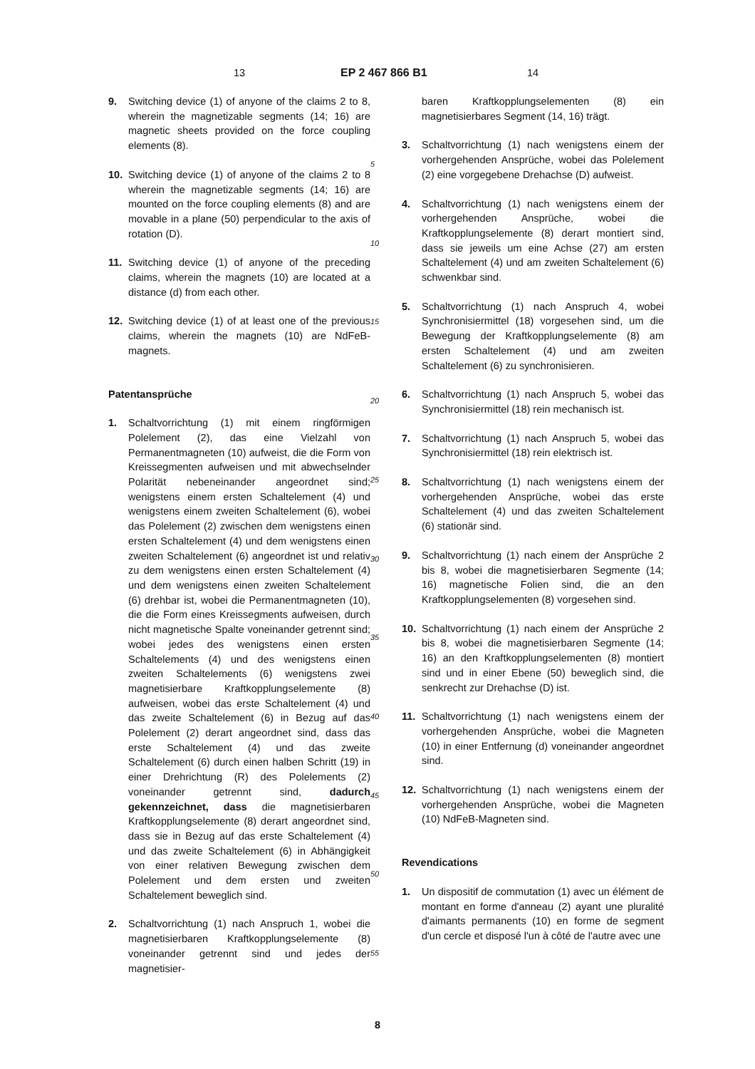13 EP 2 467 866 B1 14
9. Switching device (1) of anyone of the claims 2 to 8, wherein the magnetizable segments (14; 16) are magnetic sheets provided on the force coupling elements (8).
10. Switching device (1) of anyone of the claims 2 to 8 wherein the magnetizable segments (14; 16) are mounted on the force coupling elements (8) and are movable in a plane (50) perpendicular to the axis of rotation (D).
11. Switching device (1) of anyone of the preceding claims, wherein the magnets (10) are located at a distance (d) from each other.
12. Switching device (1) of at least one of the previous claims, wherein the magnets (10) are NdFeB-magnets.
Patentansprüche
1. Schaltvorrichtung (1) mit einem ringförmigen Polelement (2), das eine Vielzahl von Permanentmagneten (10) aufweist, die die Form von Kreissegmenten aufweisen und mit abwechselnder Polarität nebeneinander angeordnet sind; wenigstens einem ersten Schaltelement (4) und wenigstens einem zweiten Schaltelement (6), wobei das Polelement (2) zwischen dem wenigstens einen ersten Schaltelement (4) und dem wenigstens einen zweiten Schaltelement (6) angeordnet ist und relativ zu dem wenigstens einen ersten Schaltelement (4) und dem wenigstens einen zweiten Schaltelement (6) drehbar ist, wobei die Permanentmagneten (10), die die Form eines Kreissegments aufweisen, durch nicht magnetische Spalte voneinander getrennt sind; wobei jedes des wenigstens einen ersten Schaltelements (4) und des wenigstens einen zweiten Schaltelements (6) wenigstens zwei magnetisierbare Kraftkopplungselemente (8) aufweisen, wobei das erste Schaltelement (4) und das zweite Schaltelement (6) in Bezug auf das Polelement (2) derart angeordnet sind, dass das erste Schaltelement (4) und das zweite Schaltelement (6) durch einen halben Schritt (19) in einer Drehrichtung (R) des Polelements (2) voneinander getrennt sind, dadurch gekennzeichnet, dass die magnetisierbaren Kraftkopplungselemente (8) derart angeordnet sind, dass sie in Bezug auf das erste Schaltelement (4) und das zweite Schaltelement (6) in Abhängigkeit von einer relativen Bewegung zwischen dem Polelement und dem ersten und zweiten Schaltelement beweglich sind.
2. Schaltvorrichtung (1) nach Anspruch 1, wobei die magnetisierbaren Kraftkopplungselemente (8) voneinander getrennt sind und jedes der magnetisier-
5
10
15
20
25
30
35
40
45
50
55
baren Kraftkopplungselementen (8) ein magnetisierbares Segment (14, 16) trägt.
3. Schaltvorrichtung (1) nach wenigstens einem der vorhergehenden Ansprüche, wobei das Polelement (2) eine vorgegebene Drehachse (D) aufweist.
4. Schaltvorrichtung (1) nach wenigstens einem der vorhergehenden Ansprüche, wobei die Kraftkopplungselemente (8) derart montiert sind, dass sie jeweils um eine Achse (27) am ersten Schaltelement (4) und am zweiten Schaltelement (6) schwenkbar sind.
5. Schaltvorrichtung (1) nach Anspruch 4, wobei Synchronisiermittel (18) vorgesehen sind, um die Bewegung der Kraftkopplungselemente (8) am ersten Schaltelement (4) und am zweiten Schaltelement (6) zu synchronisieren.
6. Schaltvorrichtung (1) nach Anspruch 5, wobei das Synchronisiermittel (18) rein mechanisch ist.
7. Schaltvorrichtung (1) nach Anspruch 5, wobei das Synchronisiermittel (18) rein elektrisch ist.
8. Schaltvorrichtung (1) nach wenigstens einem der vorhergehenden Ansprüche, wobei das erste Schaltelement (4) und das zweiten Schaltelement (6) stationär sind.
9. Schaltvorrichtung (1) nach einem der Ansprüche 2 bis 8, wobei die magnetisierbaren Segmente (14; 16) magnetische Folien sind, die an den Kraftkopplungselementen (8) vorgesehen sind.
10. Schaltvorrichtung (1) nach einem der Ansprüche 2 bis 8, wobei die magnetisierbaren Segmente (14; 16) an den Kraftkopplungselementen (8) montiert sind und in einer Ebene (50) beweglich sind, die senkrecht zur Drehachse (D) ist.
11. Schaltvorrichtung (1) nach wenigstens einem der vorhergehenden Ansprüche, wobei die Magneten (10) in einer Entfernung (d) voneinander angeordnet sind.
12. Schaltvorrichtung (1) nach wenigstens einem der vorhergehenden Ansprüche, wobei die Magneten (10) NdFeB-Magneten sind.
Revendications
1. Un dispositif de commutation (1) avec un élément de montant en forme d'anneau (2) ayant une pluralité d'aimants permanents (10) en forme de segment d'un cercle et disposé l'un à côté de l'autre avec une
8